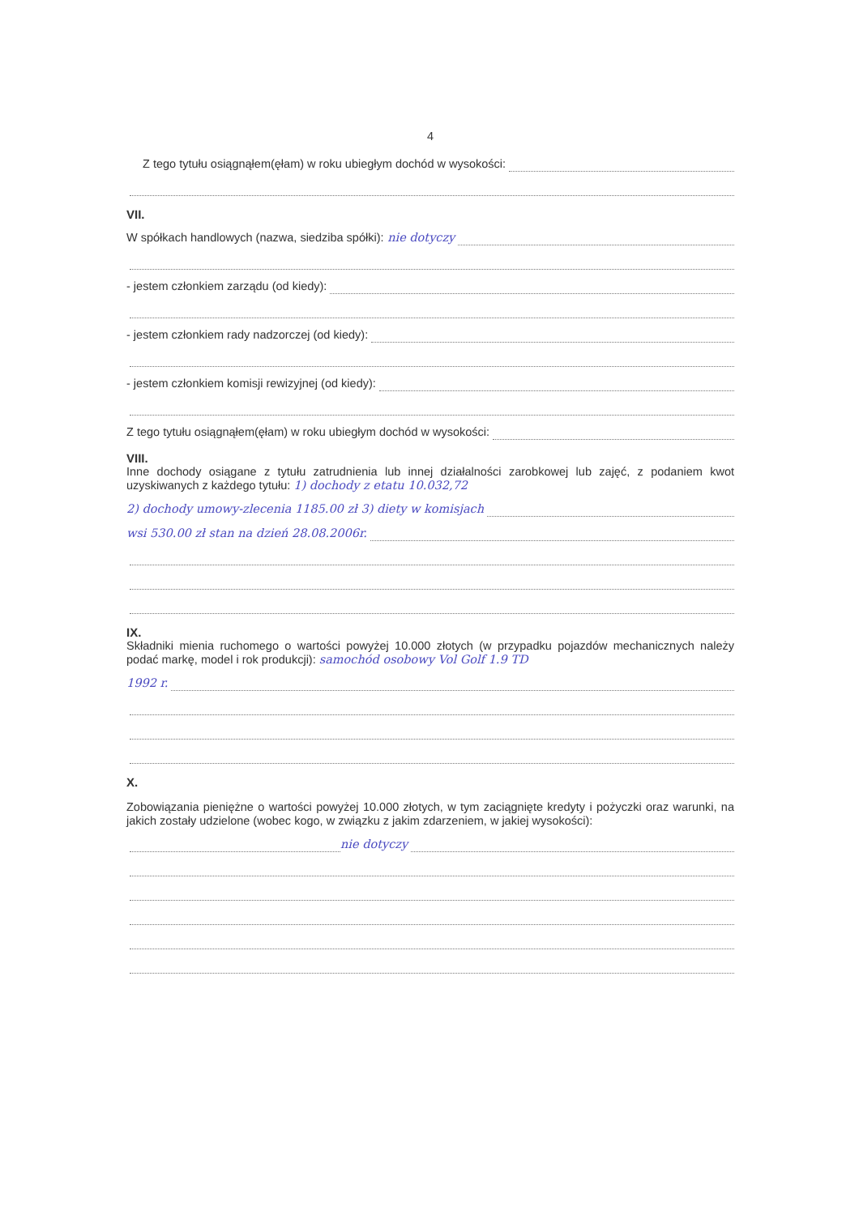4
Z tego tytułu osiągnąłem(ęłam) w roku ubiegłym dochód w wysokości:
VII.
W spółkach handlowych (nazwa, siedziba spółki): nie dotyczy
- jestem członkiem zarządu (od kiedy):
- jestem członkiem rady nadzorczej (od kiedy):
- jestem członkiem komisji rewizyjnej (od kiedy):
Z tego tytułu osiągnąłem(ęłam) w roku ubiegłym dochód w wysokości:
VIII.
Inne dochody osiągane z tytułu zatrudnienia lub innej działalności zarobkowej lub zajęć, z podaniem kwot uzyskiwanych z każdego tytułu: 1) dochody z etatu 10.032,72
2) dochody umowy-zlecenia 1185.00 zł 3) diety w komisjach
wsi 530.00 zł stan na dzień 28.08.2006r.
IX.
Składniki mienia ruchomego o wartości powyżej 10.000 złotych (w przypadku pojazdów mechanicznych należy podać markę, model i rok produkcji): samochód osobowy Vol Golf 1.9 TD
1992 r.
X.
Zobowiązania pieniężne o wartości powyżej 10.000 złotych, w tym zaciągnięte kredyty i pożyczki oraz warunki, na jakich zostały udzielone (wobec kogo, w związku z jakim zdarzeniem, w jakiej wysokości):
nie dotyczy